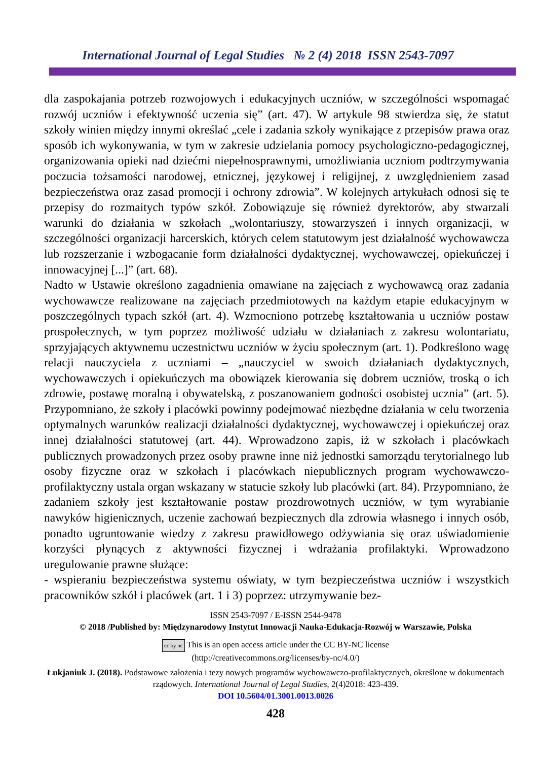International Journal of Legal Studies № 2 (4) 2018 ISSN 2543-7097
dla zaspokajania potrzeb rozwojowych i edukacyjnych uczniów, w szczególności wspomagać rozwój uczniów i efektywność uczenia się” (art. 47). W artykule 98 stwierdza się, że statut szkoły winien między innymi określać „cele i zadania szkoły wynikające z przepisów prawa oraz sposób ich wykonywania, w tym w zakresie udzielania pomocy psychologiczno-pedagogicznej, organizowania opieki nad dziećmi niepełnosprawnymi, umożliwiania uczniom podtrzymywania poczucia tożsamości narodowej, etnicznej, językowej i religijnej, z uwzględnieniem zasad bezpieczeństwa oraz zasad promocji i ochrony zdrowia”. W kolejnych artykułach odnosi się te przepisy do rozmaitych typów szkół. Zobowiązuje się również dyrektorów, aby stwarzali warunki do działania w szkołach „wolontariuszy, stowarzyszeń i innych organizacji, w szczególności organizacji harcerskich, których celem statutowym jest działalność wychowawcza lub rozszerzanie i wzbogacanie form działalności dydaktycznej, wychowawczej, opiekuńczej i innowacyjnej [...]” (art. 68).
Nadto w Ustawie określono zagadnienia omawiane na zajęciach z wychowawcą oraz zadania wychowawcze realizowane na zajęciach przedmiotowych na każdym etapie edukacyjnym w poszczególnych typach szkół (art. 4). Wzmocniono potrzebę kształtowania u uczniów postaw prospołecznych, w tym poprzez możliwość udziału w działaniach z zakresu wolontariatu, sprzyjających aktywnemu uczestnictwu uczniów w życiu społecznym (art. 1). Podkreślono wagę relacji nauczyciela z uczniami – „nauczyciel w swoich działaniach dydaktycznych, wychowawczych i opiekuńczych ma obowiązek kierowania się dobrem uczniów, troską o ich zdrowie, postawę moralną i obywatelską, z poszanowaniem godności osobistej ucznia” (art. 5). Przypomniano, że szkoły i placówki powinny podejmować niezbędne działania w celu tworzenia optymalnych warunków realizacji działalności dydaktycznej, wychowawczej i opiekuńczej oraz innej działalności statutowej (art. 44). Wprowadzono zapis, iż w szkołach i placówkach publicznych prowadzonych przez osoby prawne inne niż jednostki samorządu terytorialnego lub osoby fizyczne oraz w szkołach i placówkach niepublicznych program wychowawczo-profilaktyczny ustala organ wskazany w statucie szkoły lub placówki (art. 84). Przypomniano, że zadaniem szkoły jest kształtowanie postaw prozdrowotnych uczniów, w tym wyrabianie nawyków higienicznych, uczenie zachowań bezpiecznych dla zdrowia własnego i innych osób, ponadto ugruntowanie wiedzy z zakresu prawidłowego odżywiania się oraz uświadomienie korzyści płynących z aktywności fizycznej i wdrażania profilaktyki. Wprowadzono uregulowanie prawne służące:
- wspieraniu bezpieczeństwa systemu oświaty, w tym bezpieczeństwa uczniów i wszystkich pracowników szkół i placówek (art. 1 i 3) poprzez: utrzymywanie bez-
ISSN 2543-7097 / E-ISSN 2544-9478
© 2018 /Published by: Międzynarodowy Instytut Innowacji Nauka-Edukacja-Rozwój w Warszawie, Polska
cc by nc This is an open access article under the CC BY-NC license
(http://creativecommons.org/licenses/by-nc/4.0/)
Łukjaniuk J. (2018). Podstawowe założenia i tezy nowych programów wychowawczo-profilaktycznych, określone w dokumentach rządowych. International Journal of Legal Studies, 2(4)2018: 423-439.
DOI 10.5604/01.3001.0013.0026
428